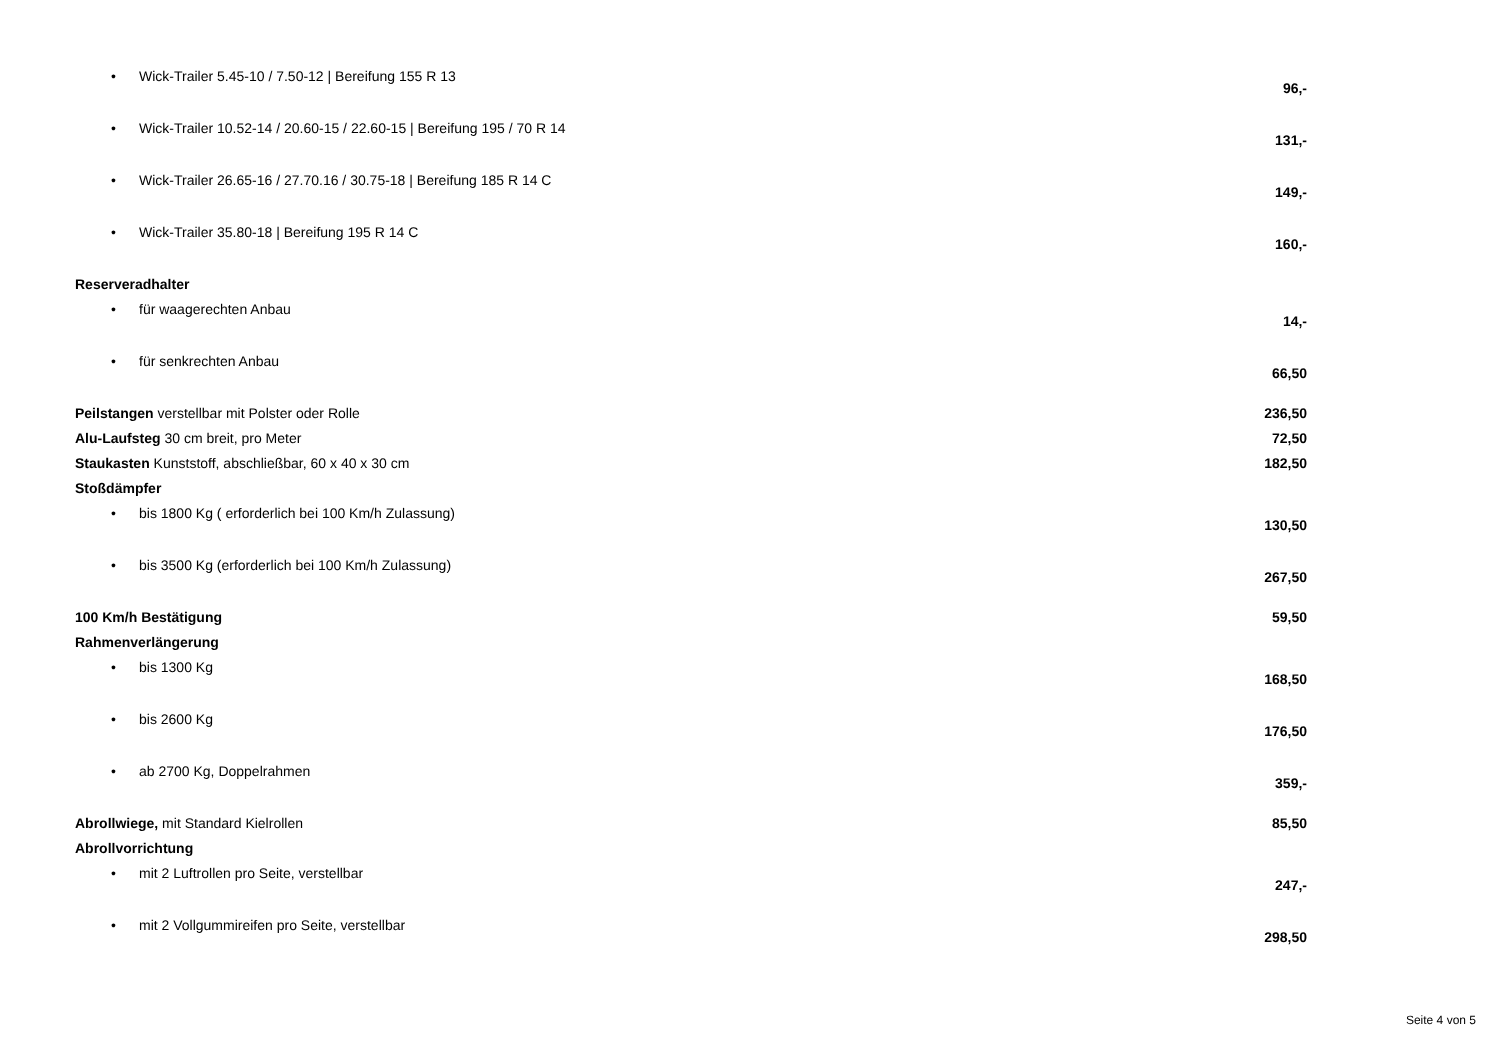| • Wick-Trailer 5.45-10 / 7.50-12 / Bereifung 155 R 13 | 96,- |
| • Wick-Trailer 10.52-14 / 20.60-15 / 22.60-15 / Bereifung 195 / 70 R 14 | 131,- |
| • Wick-Trailer 26.65-16 / 27.70.16 / 30.75-18 / Bereifung 185 R 14 C | 149,- |
| • Wick-Trailer 35.80-18 / Bereifung 195 R 14 C | 160,- |
| Reserveradhalter | |
| • für waagerechten Anbau | 14,- |
| • für senkrechten Anbau | 66,50 |
| Peilstangen verstellbar mit Polster oder Rolle | 236,50 |
| Alu-Laufsteg 30 cm breit, pro Meter | 72,50 |
| Staukasten Kunststoff, abschließbar, 60 x 40 x 30 cm | 182,50 |
| Stoßdämpfer | |
| • bis 1800 Kg ( erforderlich bei 100 Km/h Zulassung) | 130,50 |
| • bis 3500 Kg (erforderlich bei 100 Km/h Zulassung) | 267,50 |
| 100 Km/h Bestätigung | 59,50 |
| Rahmenverlängerung | |
| • bis 1300 Kg | 168,50 |
| • bis 2600 Kg | 176,50 |
| • ab 2700 Kg, Doppelrahmen | 359,- |
| Abrollwiege, mit Standard Kielrollen | 85,50 |
| Abrollvorrichtung | |
| • mit 2 Luftrollen pro Seite, verstellbar | 247,- |
| • mit 2 Vollgummireifen pro Seite, verstellbar | 298,50 |
Seite 4 von 5